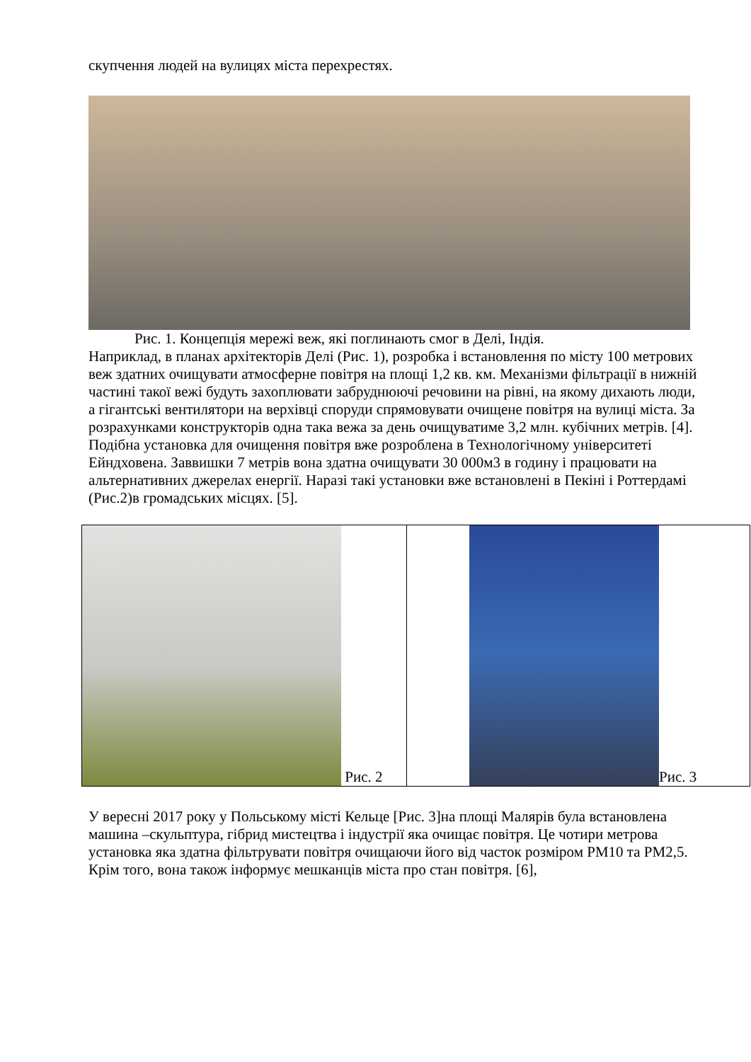скупчення людей на вулицях міста перехрестях.
Рис. 1. Концепція мережі веж, які поглинають смог в Делі, Індія.
Наприклад, в планах архітекторів Делі (Рис. 1), розробка і встановлення по місту 100 метрових веж здатних очищувати атмосферне повітря на площі 1,2 кв. км. Механізми фільтрації в нижній частині такої вежі будуть захоплювати забруднюючі речовини на рівні, на якому дихають люди, а гігантські вентилятори на верхівці споруди спрямовувати очищене повітря на вулиці міста. За розрахунками конструкторів одна така вежа за день очищуватиме 3,2 млн. кубічних метрів. [4]. Подібна установка для очищення повітря вже розроблена в Технологічному університеті Ейндховена. Заввишки 7 метрів вона здатна очищувати 30 000м3 в годину і працювати на альтернативних джерелах енергії. Наразі такі установки вже встановлені в Пекіні і Роттердамі (Рис.2)в громадських місцях. [5].
| Рис. 2 | Рис. 3 |
У вересні 2017 року у Польському місті Кельце [Рис. 3]на площі Малярів була встановлена машина –скульптура, гібрид мистецтва і індустрії яка очищає повітря. Це чотири метрова установка яка здатна фільтрувати повітря очищаючи його від часток розміром PM10 та PM2,5. Крім того, вона також інформує мешканців міста про стан повітря. [6],